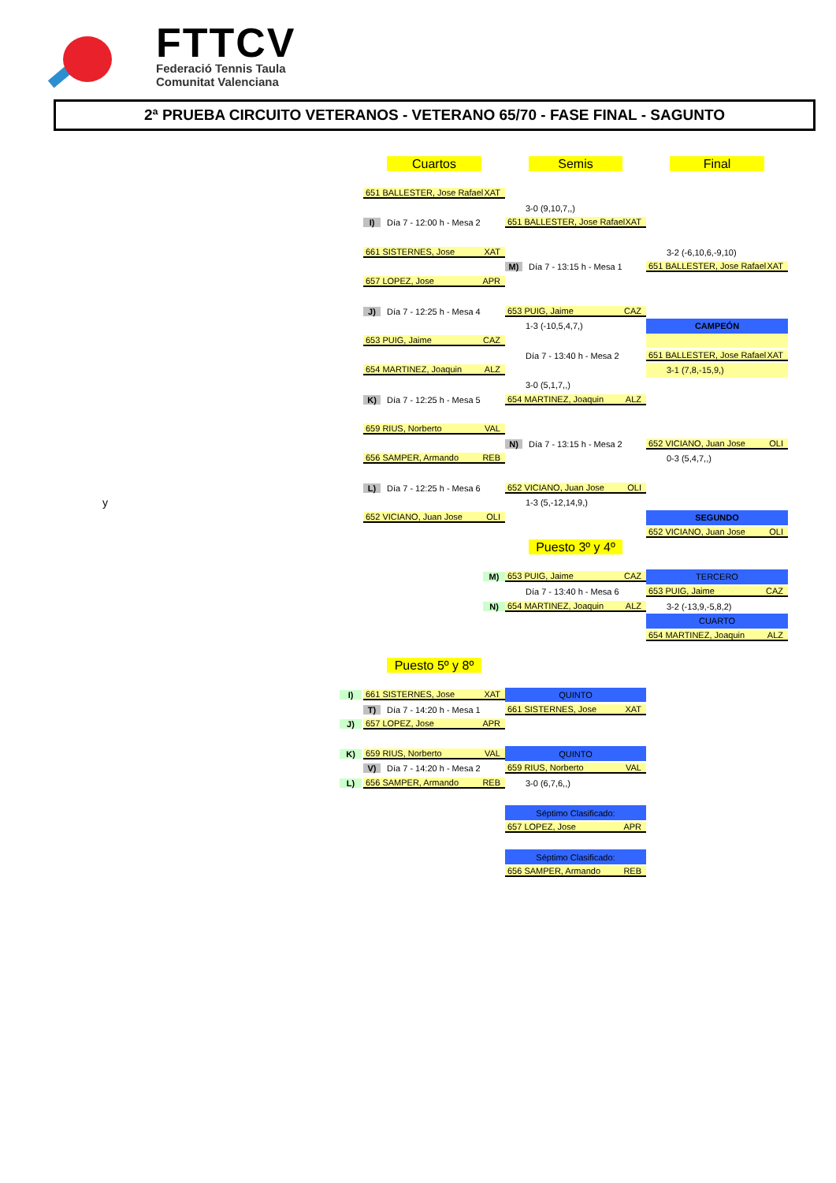FTTCV
Federació Tennis Taula
Comunitat Valenciana
2ª PRUEBA CIRCUITO VETERANOS - VETERANO 65/70 - FASE FINAL - SAGUNTO
| | | Cuartos | Semis | Final |
| | | 651 BALLESTER, Jose Rafael XAT | | |
| | | | 3-0 (9,10,7,,) | |
| | | I) Día 7 - 12:00 h - Mesa 2 | 651 BALLESTER, Jose Rafael XAT | |
| | | 661 SISTERNES, Jose XAT | | 3-2 (-6,10,6,-9,10) |
| | | | M) Día 7 - 13:15 h - Mesa 1 | 651 BALLESTER, Jose Rafael XAT |
| | | 657 LOPEZ, Jose APR | | |
| | | J) Día 7 - 12:25 h - Mesa 4 | 653 PUIG, Jaime CAZ | |
| | | | 1-3 (-10,5,4,7,) | CAMPEÓN |
| | | 653 PUIG, Jaime CAZ | | |
| | | | Día 7 - 13:40 h - Mesa 2 | 651 BALLESTER, Jose Rafael XAT |
| | | 654 MARTINEZ, Joaquin ALZ | | 3-1 (7,8,-15,9,) |
| | | | 3-0 (5,1,7,,) | |
| | | K) Día 7 - 12:25 h - Mesa 5 | 654 MARTINEZ, Joaquin ALZ | |
| | | 659 RIUS, Norberto VAL | | |
| | | | N) Día 7 - 13:15 h - Mesa 2 | 652 VICIANO, Juan Jose OLI |
| | | 656 SAMPER, Armando REB | | 0-3 (5,4,7,,) |
| | | L) Día 7 - 12:25 h - Mesa 6 | 652 VICIANO, Juan Jose OLI | |
| y | | | 1-3 (5,-12,14,9,) | |
| | | 652 VICIANO, Juan Jose OLI | | SEGUNDO |
| | | | | 652 VICIANO, Juan Jose OLI |
| | | | Puesto 3º y 4º | |
| | | M) | 653 PUIG, Jaime CAZ | TERCERO |
| | | | Día 7 - 13:40 h - Mesa 6 | 653 PUIG, Jaime CAZ |
| | | N) | 654 MARTINEZ, Joaquin ALZ | 3-2 (-13,9,-5,8,2) |
| | | | | CUARTO |
| | | | | 654 MARTINEZ, Joaquin ALZ |
| | | Puesto 5º y 8º | | |
| | I) | 661 SISTERNES, Jose XAT | QUINTO | |
| | | T) Día 7 - 14:20 h - Mesa 1 | 661 SISTERNES, Jose XAT | |
| | J) | 657 LOPEZ, Jose APR | | |
| | K) | 659 RIUS, Norberto VAL | QUINTO | |
| | | V) Día 7 - 14:20 h - Mesa 2 | 659 RIUS, Norberto VAL | |
| | L) | 656 SAMPER, Armando REB | 3-0 (6,7,6,,) | |
| | | | Séptimo Clasificado: | |
| | | | 657 LOPEZ, Jose APR | |
| | | | Séptimo Clasificado: | |
| | | | 656 SAMPER, Armando REB | |